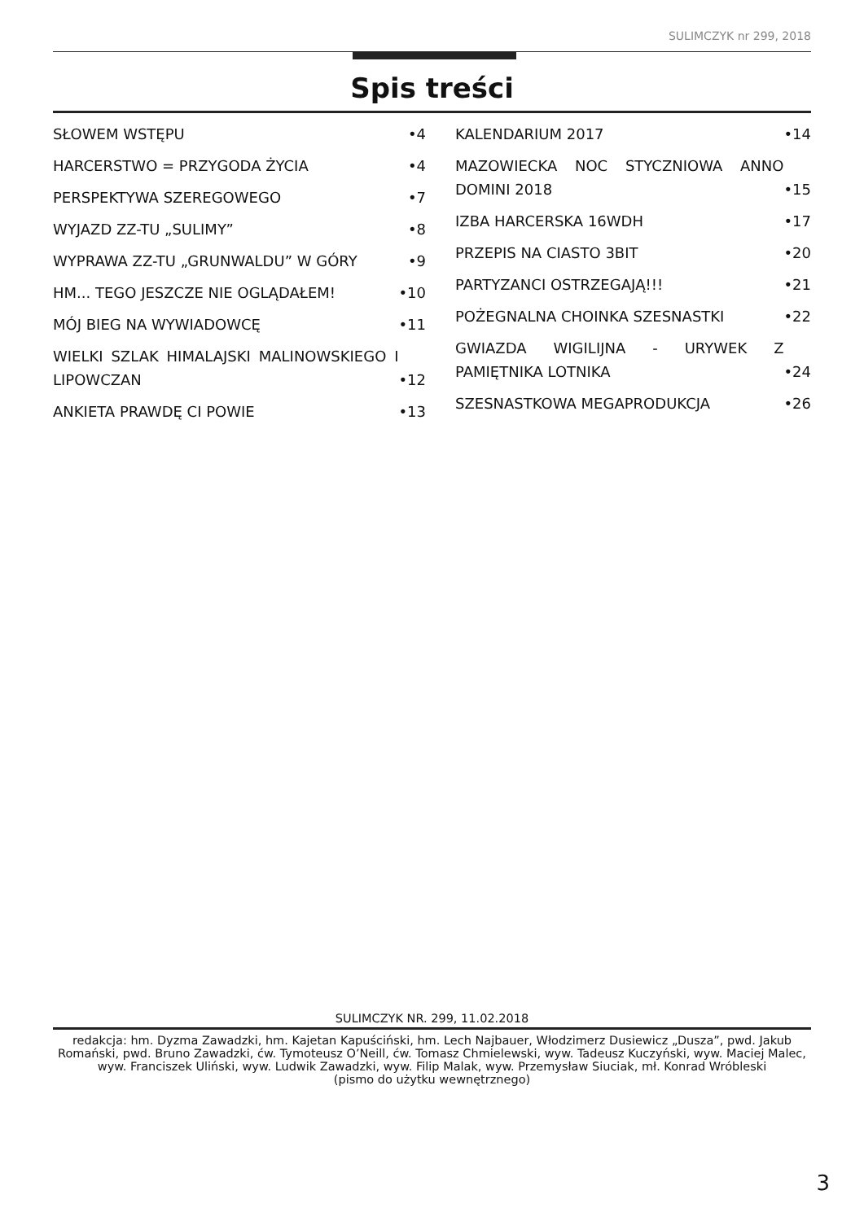SULIMCZYK nr 299, 2018
Spis treści
SŁOWEM WSTĘPU •4
HARCERSTWO = PRZYGODA ŻYCIA •4
PERSPEKTYWA SZEREGOWEGO •7
WYJAZD ZZ-TU „SULIMY” •8
WYPRAWA ZZ-TU „GRUNWALDU” W GÓRY •9
HM... TEGO JESZCZE NIE OGLĄDAŁEM! •10
MÓJ BIEG NA WYWIADOWCĘ •11
WIELKI SZLAK HIMALAJSKI MALINOWSKIEGO I LIPOWCZAN •12
ANKIETA PRAWDĘ CI POWIE •13
KALENDARIUM 2017 •14
MAZOWIECKA NOC STYCZNIOWA ANNO DOMINI 2018 •15
IZBA HARCERSKA 16WDH •17
PRZEPIS NA CIASTO 3BIT •20
PARTYZANCI OSTRZEGAJĄ!!! •21
POŻEGNALNA CHOINKA SZESNASTKI •22
GWIAZDA WIGILIJNA - URYWEK Z PAMIĘTNIKA LOTNIKA •24
SZESNASTKOWA MEGAPRODUKCJA •26
SULIMCZYK NR. 299, 11.02.2018
redakcja: hm. Dyzma Zawadzki, hm. Kajetan Kapuściński, hm. Lech Najbauer, Włodzimerz Dusiewicz „Dusza”, pwd. Jakub Romański, pwd. Bruno Zawadzki, ćw. Tymoteusz O’Neill, ćw. Tomasz Chmielewski, wyw. Tadeusz Kuczyński, wyw. Maciej Malec, wyw. Franciszek Uliński, wyw. Ludwik Zawadzki, wyw. Filip Malak, wyw. Przemysław Siuciak, mł. Konrad Wróbleski
(pismo do użytku wewnętrznego)
3